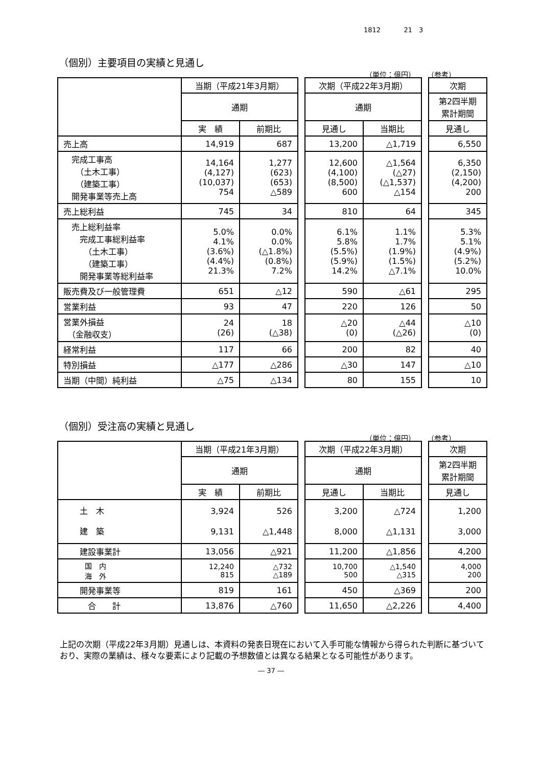1812 21　3
（個別）主要項目の実績と見通し
（単位：億円） （参考）
| | 当期（平成21年3月期） | | | 次期（平成22年3月期） | | | 次期 |
| | 通期 | | | 通期 | | | 第2四半期 累計期間 |
| | 実 績 | 前期比 | | 見通し | 当期比 | | 見通し |
| 売上高 | 14,919 | 687 | | 13,200 | △1,719 | | 6,550 |
| 完成工事高 （土木工事） （建築工事） 開発事業等売上高 | 14,164 (4,127) (10,037) 754 | 1,277 (623) (653) △589 | | 12,600 (4,100) (8,500) 600 | △1,564 (△27) (△1,537) △154 | | 6,350 (2,150) (4,200) 200 |
| 売上総利益 | 745 | 34 | | 810 | 64 | | 345 |
| 売上総利益率 完成工事総利益率 （土木工事） （建築工事） 開発事業等総利益率 | 5.0% 4.1% (3.6%) (4.4%) 21.3% | 0.0% 0.0% (△1.8%) (0.8%) 7.2% | | 6.1% 5.8% (5.5%) (5.9%) 14.2% | 1.1% 1.7% (1.9%) (1.5%) △7.1% | | 5.3% 5.1% (4.9%) (5.2%) 10.0% |
| 販売費及び一般管理費 | 651 | △12 | | 590 | △61 | | 295 |
| 営業利益 | 93 | 47 | | 220 | 126 | | 50 |
| 営業外損益 （金融収支） | 24 (26) | 18 (△38) | | △20 (0) | △44 (△26) | | △10 (0) |
| 経常利益 | 117 | 66 | | 200 | 82 | | 40 |
| 特別損益 | △177 | △286 | | △30 | 147 | | △10 |
| 当期（中間）純利益 | △75 | △134 | | 80 | 155 | | 10 |
（個別）受注高の実績と見通し
（単位：億円） （参考）
| | 当期（平成21年3月期） | | | 次期（平成22年3月期） | | | 次期 |
| | 通期 | | | 通期 | | | 第2四半期 累計期間 |
| | 実 績 | 前期比 | | 見通し | 当期比 | | 見通し |
| 土 木 建 築 | 3,924 9,131 | 526 △1,448 | | 3,200 8,000 | △724 △1,131 | | 1,200 3,000 |
| 建設事業計 | 13,056 | △921 | | 11,200 | △1,856 | | 4,200 |
| 国 内 海 外 | 12,240 815 | △732 △189 | | 10,700 500 | △1,540 △315 | | 4,000 200 |
| 開発事業等 | 819 | 161 | | 450 | △369 | | 200 |
| 合 計 | 13,876 | △760 | | 11,650 | △2,226 | | 4,400 |
上記の次期（平成22年3月期）見通しは、本資料の発表日現在において入手可能な情報から得られた判断に基づいており、実際の業績は、様々な要素により記載の予想数値とは異なる結果となる可能性があります。
― 37 ―